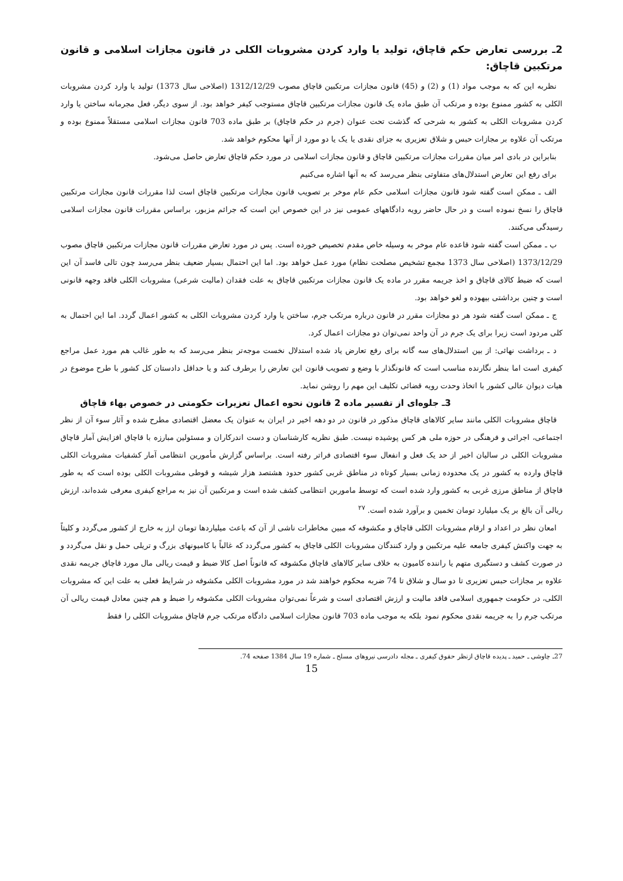2ـ بررسی تعارض حکم قاچاق، تولید یا وارد کردن مشروبات الکلی در قانون مجازات اسلامی و قانون مرتکبین قاچاق:
نظربه این که به موجب مواد (1) و (2) و (45) قانون مجازات مرتکبین قاچاق مصوب 1312/12/29 (اصلاحی سال 1373) تولید یا وارد کردن مشروبات الکلی به کشور ممنوع بوده و مرتکب آن طبق ماده یک قانون مجازات مرتکبین قاچاق مستوجب کیفر خواهد بود. از سوی دیگر، فعل مجرمانه ساختن یا وارد کردن مشروبات الکلی به کشور به شرحی که گذشت تحت عنوان (جرم در حکم قاچاق) بر طبق ماده 703 قانون مجازات اسلامی مستقلاً ممنوع بوده و مرتکب آن علاوه بر مجازات حبس و شلاق تعزیری به جزای نقدی یا یک یا دو مورد از آنها محکوم خواهد شد.
بنابراین در بادی امر میان مقررات مجازات مرتکبین قاچاق و قانون مجازات اسلامی در مورد حکم قاچاق تعارض حاصل می‌شود.
برای رفع این تعارض استدلال‌های متفاوتی بنظر می‌رسد که به آنها اشاره می‌کنیم
الف ـ ممکن است گفته شود قانون مجازات اسلامی حکم عام موخر بر تصویب قانون مجازات مرتکبین قاچاق است لذا مقررات قانون مجازات مرتکبین قاچاق را نسخ نموده است و در حال حاضر رویه دادگاههای عمومی نیز در این خصوص این است که جرائم مزبور، براساس مقررات قانون مجازات اسلامی رسیدگی می‌کنند.
ب ـ ممکن است گفته شود قاعده عام موخر به وسیله خاص مقدم تخصیص خورده است. پس در مورد تعارض مقررات قانون مجازات مرتکبین قاچاق مصوب 1373/12/29 (اصلاحی سال 1373 مجمع تشخیص مصلحت نظام) مورد عمل خواهد بود. اما این احتمال بسیار ضعیف بنظر می‌رسد چون تالی فاسد آن این است که ضبط کالای قاچاق و اخذ جریمه مقرر در ماده یک قانون مجازات مرتکبین قاچاق به علت فقدان (مالیت شرعی) مشروبات الکلی فاقد وجهه قانونی است و چنین برداشتی بیهوده و لغو خواهد بود.
ج ـ ممکن است گفته شود هر دو مجازات مقرر در قانون درباره مرتکب جرم، ساختن یا وارد کردن مشروبات الکلی به کشور اعمال گردد. اما این احتمال به کلی مردود است زیرا برای یک جرم در آن واحد نمی‌توان دو مجازات اعمال کرد.
د ـ برداشت نهائی: از بین استدلال‌های سه گانه برای رفع تعارض یاد شده استدلال نخست موجه‌تر بنظر می‌رسد که به طور غالب هم مورد عمل مراجع کیفری است اما بنظر نگارنده مناسب است که قانونگذار با وضع و تصویب قانون این تعارض را برطرف کند و یا حداقل دادستان کل کشور با طرح موضوع در هیات دیوان عالی کشور با اتخاذ وحدت رویه قضائی تکلیف این مهم را روشن نماید.
3ـ جلوه‌ای از تفسیر ماده 2 قانون نحوه اعمال تعزیرات حکومتی در خصوص بهاء قاچاق
قاچاق مشروبات الکلی مانند سایر کالاهای قاچاق مذکور در قانون در دو دهه اخیر در ایران به عنوان یک معضل اقتصادی مطرح شده و آثار سوء آن از نظر اجتماعی، اجرائی و فرهنگی در حوزه ملی هر کس پوشیده نیست. طبق نظریه کارشناسان و دست اندرکاران و مسئولین مبارزه با قاچاق افزایش آمار قاچاق مشروبات الکلی در سالیان اخیر از حد یک فعل و انفعال سوء اقتصادی فراتر رفته است. براساس گزارش مأمورین انتظامی آمار کشفیات مشروبات الکلی قاچاق وارده به کشور در یک محدوده زمانی بسیار کوتاه در مناطق غربی کشور حدود هشتصد هزار شیشه و قوطی مشروبات الکلی بوده است که به طور قاچاق از مناطق مرزی غربی به کشور وارد شده است که توسط ماموربن انتظامی کشف شده است و مرتکبین آن نیز به مراجع کیفری معرفی شده‌اند، ارزش ریالی آن بالغ بر یک میلیارد تومان تخمین و برآورد شده است. <sup>۲۷</sup>
امعان نظر در اعداد و ارقام مشروبات الکلی قاچاق و مکشوفه که مبین مخاطرات ناشی از آن که باعث میلیاردها تومان ارز به خارج از کشور می‌گردد و کلیتاً به جهت واکنش کیفری جامعه علیه مرتکبین و وارد کنندگان مشروبات الکلی قاچاق به کشور می‌گردد که غالباً با کامیونهای بزرگ و تریلی حمل و نقل می‌گردد و در صورت کشف و دستگیری متهم یا راننده کامیون به خلاف سایر کالاهای قاچاق مکشوفه که قانوناً اصل کالا ضبط و قیمت ریالی مال مورد قاچاق جریمه نقدی علاوه بر مجازات حبس تعزیری تا دو سال و شلاق تا 74 ضربه محکوم خواهند شد در مورد مشروبات الکلی مکشوفه در شرایط فعلی به علت این که مشروبات الکلی، در حکومت جمهوری اسلامی فاقد مالیت و ارزش اقتصادی است و شرعاً نمی‌توان مشروبات الکلی مکشوفه را ضبط و هم چنین معادل قیمت ریالی آن مرتکب جرم را به جریمه نقدی محکوم نمود بلکه به موجب ماده 703 قانون مجازات اسلامی دادگاه مرتکب جرم قاچاق مشروبات الکلی را فقط
27ـ چاوشی ـ حمید ـ پدیده قاچاق ازنظر حقوق کیفری ـ مجله دادرسی نیروهای مسلح ـ شماره 19 سال 1384 صفحه 74.
15